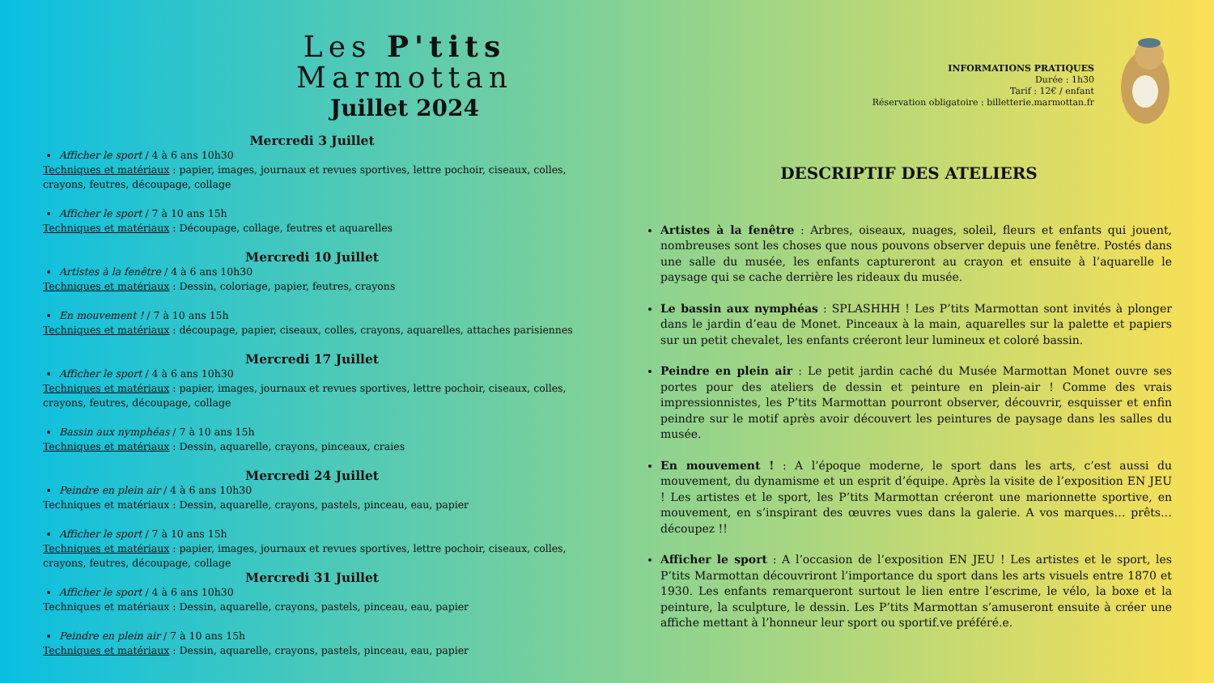Les P'tits
Marmottan
Juillet 2024
INFORMATIONS PRATIQUES
Durée : 1h30
Tarif : 12€ / enfant
Réservation obligatoire : billetterie.marmottan.fr
Mercredi 3 Juillet
Afficher le sport / 4 à 6 ans 10h30
Techniques et matériaux : papier, images, journaux et revues sportives, lettre pochoir, ciseaux, colles, crayons, feutres, découpage, collage
Afficher le sport / 7 à 10 ans 15h
Techniques et matériaux : Découpage, collage, feutres et aquarelles
Mercredi 10 Juillet
Artistes à la fenêtre / 4 à 6 ans 10h30
Techniques et matériaux : Dessin, coloriage, papier, feutres, crayons
En mouvement ! / 7 à 10 ans 15h
Techniques et matériaux : découpage, papier, ciseaux, colles, crayons, aquarelles, attaches parisiennes
Mercredi 17 Juillet
Afficher le sport / 4 à 6 ans 10h30
Techniques et matériaux : papier, images, journaux et revues sportives, lettre pochoir, ciseaux, colles, crayons, feutres, découpage, collage
Bassin aux nymphéas / 7 à 10 ans 15h
Techniques et matériaux : Dessin, aquarelle, crayons, pinceaux, craies
Mercredi 24 Juillet
Peindre en plein air / 4 à 6 ans 10h30
Techniques et matériaux : Dessin, aquarelle, crayons, pastels, pinceau, eau, papier
Afficher le sport / 7 à 10 ans 15h
Techniques et matériaux : papier, images, journaux et revues sportives, lettre pochoir, ciseaux, colles, crayons, feutres, découpage, collage
Mercredi 31 Juillet
Afficher le sport / 4 à 6 ans 10h30
Techniques et matériaux : Dessin, aquarelle, crayons, pastels, pinceau, eau, papier
Peindre en plein air / 7 à 10 ans 15h
Techniques et matériaux : Dessin, aquarelle, crayons, pastels, pinceau, eau, papier
DESCRIPTIF DES ATELIERS
Artistes à la fenêtre : Arbres, oiseaux, nuages, soleil, fleurs et enfants qui jouent, nombreuses sont les choses que nous pouvons observer depuis une fenêtre. Postés dans une salle du musée, les enfants captureront au crayon et ensuite à l’aquarelle le paysage qui se cache derrière les rideaux du musée.
Le bassin aux nymphéas : SPLASHHH ! Les P’tits Marmottan sont invités à plonger dans le jardin d’eau de Monet. Pinceaux à la main, aquarelles sur la palette et papiers sur un petit chevalet, les enfants créeront leur lumineux et coloré bassin.
Peindre en plein air : Le petit jardin caché du Musée Marmottan Monet ouvre ses portes pour des ateliers de dessin et peinture en plein-air ! Comme des vrais impressionnistes, les P’tits Marmottan pourront observer, découvrir, esquisser et enfin peindre sur le motif après avoir découvert les peintures de paysage dans les salles du musée.
En mouvement ! : A l’époque moderne, le sport dans les arts, c’est aussi du mouvement, du dynamisme et un esprit d’équipe. Après la visite de l’exposition EN JEU ! Les artistes et le sport, les P’tits Marmottan créeront une marionnette sportive, en mouvement, en s’inspirant des œuvres vues dans la galerie. A vos marques… prêts… découpez !!
Afficher le sport : A l’occasion de l’exposition EN JEU ! Les artistes et le sport, les P’tits Marmottan découvriront l’importance du sport dans les arts visuels entre 1870 et 1930. Les enfants remarqueront surtout le lien entre l’escrime, le vélo, la boxe et la peinture, la sculpture, le dessin. Les P’tits Marmottan s’amuseront ensuite à créer une affiche mettant à l’honneur leur sport ou sportif.ve préféré.e.